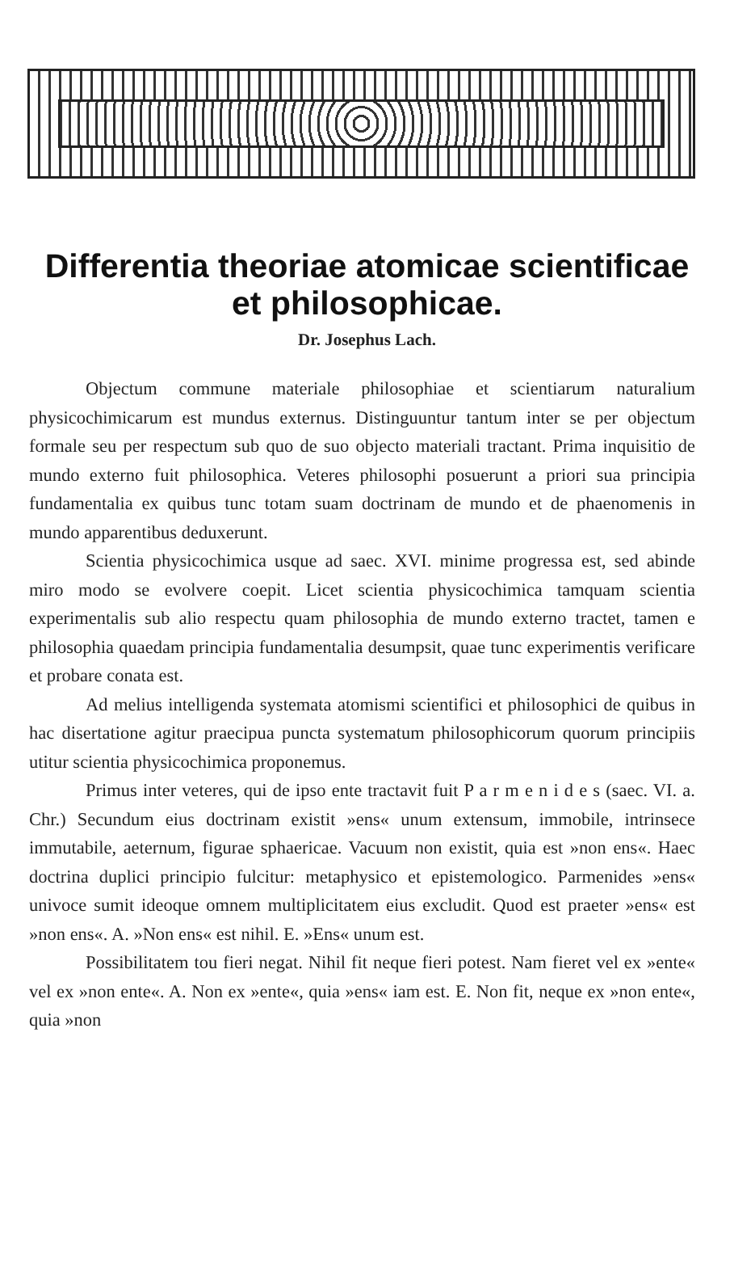Differentia theoriae atomicae scientificae et philosophicae.
Dr. Josephus Lach.
Objectum commune materiale philosophiae et scientiarum naturalium physicochimicarum est mundus externus. Distinguuntur tantum inter se per objectum formale seu per respectum sub quo de suo objecto materiali tractant. Prima inquisitio de mundo externo fuit philosophica. Veteres philosophi posuerunt a priori sua principia fundamentalia ex quibus tunc totam suam doctrinam de mundo et de phaenomenis in mundo apparentibus deduxerunt.
Scientia physicochimica usque ad saec. XVI. minime progressa est, sed abinde miro modo se evolvere coepit. Licet scientia physicochimica tamquam scientia experimentalis sub alio respectu quam philosophia de mundo externo tractet, tamen e philosophia quaedam principia fundamentalia desumpsit, quae tunc experimentis verificare et probare conata est.
Ad melius intelligenda systemata atomismi scientifici et philosophici de quibus in hac disertatione agitur praecipua puncta systematum philosophicorum quorum principiis utitur scientia physicochimica proponemus.
Primus inter veteres, qui de ipso ente tractavit fuit P a r m e n i d e s (saec. VI. a. Chr.) Secundum eius doctrinam existit »ens« unum extensum, immobile, intrinsece immutabile, aeternum, figurae sphaericae. Vacuum non existit, quia est »non ens«. Haec doctrina duplici principio fulcitur: metaphysico et epistemologico. Parmenides »ens« univoce sumit ideoque omnem multiplicitatem eius excludit. Quod est praeter »ens« est »non ens«. A. »Non ens« est nihil. E. »Ens« unum est.
Possibilitatem tou fieri negat. Nihil fit neque fieri potest. Nam fieret vel ex »ente« vel ex »non ente«. A. Non ex »ente«, quia »ens« iam est. E. Non fit, neque ex »non ente«, quia »non